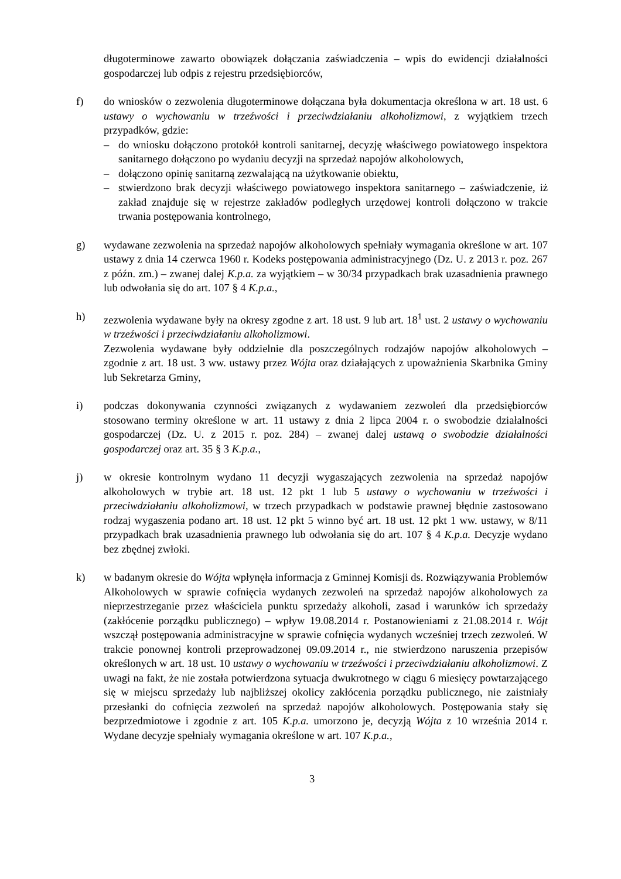długoterminowe zawarto obowiązek dołączania zaświadczenia – wpis do ewidencji działalności gospodarczej lub odpis z rejestru przedsiębiorców,
f) do wniosków o zezwolenia długoterminowe dołączana była dokumentacja określona w art. 18 ust. 6 ustawy o wychowaniu w trzeźwości i przeciwdziałaniu alkoholizmowi, z wyjątkiem trzech przypadków, gdzie:
– do wniosku dołączono protokół kontroli sanitarnej, decyzję właściwego powiatowego inspektora sanitarnego dołączono po wydaniu decyzji na sprzedaż napojów alkoholowych,
– dołączono opinię sanitarną zezwalającą na użytkowanie obiektu,
– stwierdzono brak decyzji właściwego powiatowego inspektora sanitarnego – zaświadczenie, iż zakład znajduje się w rejestrze zakładów podległych urzędowej kontroli dołączono w trakcie trwania postępowania kontrolnego,
g) wydawane zezwolenia na sprzedaż napojów alkoholowych spełniały wymagania określone w art. 107 ustawy z dnia 14 czerwca 1960 r. Kodeks postępowania administracyjnego (Dz. U. z 2013 r. poz. 267 z późn. zm.) – zwanej dalej K.p.a. za wyjątkiem – w 30/34 przypadkach brak uzasadnienia prawnego lub odwołania się do art. 107 § 4 K.p.a.,
h) zezwolenia wydawane były na okresy zgodne z art. 18 ust. 9 lub art. 18<sup>1</sup> ust. 2 ustawy o wychowaniu w trzeźwości i przeciwdziałaniu alkoholizmowi.
Zezwolenia wydawane były oddzielnie dla poszczególnych rodzajów napojów alkoholowych – zgodnie z art. 18 ust. 3 ww. ustawy przez Wójta oraz działających z upoważnienia Skarbnika Gminy lub Sekretarza Gminy,
i) podczas dokonywania czynności związanych z wydawaniem zezwoleń dla przedsiębiorców stosowano terminy określone w art. 11 ustawy z dnia 2 lipca 2004 r. o swobodzie działalności gospodarczej (Dz. U. z 2015 r. poz. 284) – zwanej dalej ustawą o swobodzie działalności gospodarczej oraz art. 35 § 3 K.p.a.,
j) w okresie kontrolnym wydano 11 decyzji wygaszających zezwolenia na sprzedaż napojów alkoholowych w trybie art. 18 ust. 12 pkt 1 lub 5 ustawy o wychowaniu w trzeźwości i przeciwdziałaniu alkoholizmowi, w trzech przypadkach w podstawie prawnej błędnie zastosowano rodzaj wygaszenia podano art. 18 ust. 12 pkt 5 winno być art. 18 ust. 12 pkt 1 ww. ustawy, w 8/11 przypadkach brak uzasadnienia prawnego lub odwołania się do art. 107 § 4 K.p.a. Decyzje wydano bez zbędnej zwłoki.
k) w badanym okresie do Wójta wpłynęła informacja z Gminnej Komisji ds. Rozwiązywania Problemów Alkoholowych w sprawie cofnięcia wydanych zezwoleń na sprzedaż napojów alkoholowych za nieprzestrzeganie przez właściciela punktu sprzedaży alkoholi, zasad i warunków ich sprzedaży (zakłócenie porządku publicznego) – wpływ 19.08.2014 r. Postanowieniami z 21.08.2014 r. Wójt wszczął postępowania administracyjne w sprawie cofnięcia wydanych wcześniej trzech zezwoleń. W trakcie ponownej kontroli przeprowadzonej 09.09.2014 r., nie stwierdzono naruszenia przepisów określonych w art. 18 ust. 10 ustawy o wychowaniu w trzeźwości i przeciwdziałaniu alkoholizmowi. Z uwagi na fakt, że nie została potwierdzona sytuacja dwukrotnego w ciągu 6 miesięcy powtarzającego się w miejscu sprzedaży lub najbliższej okolicy zakłócenia porządku publicznego, nie zaistniały przesłanki do cofnięcia zezwoleń na sprzedaż napojów alkoholowych. Postępowania stały się bezprzedmiotowe i zgodnie z art. 105 K.p.a. umorzono je, decyzją Wójta z 10 września 2014 r. Wydane decyzje spełniały wymagania określone w art. 107 K.p.a.,
3